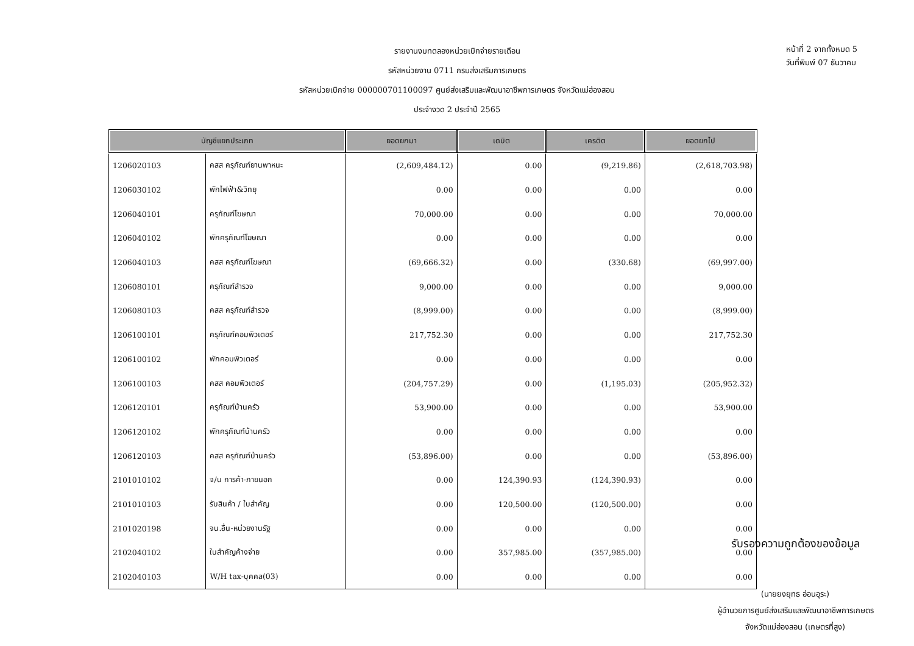รายงานงบทดลองหน่วยเบิกจ่ายรายเดือน
รหัสหน่วยงาน 0711 กรมส่งเสริมการเกษตร
รหัสหน่วยเบิกจ่าย 000000701100097 ศูนย์ส่งเสริมและพัฒนาอาชีพการเกษตร จังหวัดแม่ฮ่องสอน
ประจำงวด 2 ประจำปี 2565
หน้าที่ 2 จากทั้งหมด 5
วันที่พิมพ์ 07 ธันวาคม
| บัญชีแยกประเภท | | ยอดยกมา | เดบิต | เครดิต | ยอดยกไป |
| --- | --- | --- | --- | --- | --- |
| 1206020103 | คสส ครุภัณฑ์ยานพาหนะ | (2,609,484.12) | 0.00 | (9,219.86) | (2,618,703.98) |
| 1206030102 | พักไฟฟ้า&วิทยุ | 0.00 | 0.00 | 0.00 | 0.00 |
| 1206040101 | ครุภัณฑ์โฆษณา | 70,000.00 | 0.00 | 0.00 | 70,000.00 |
| 1206040102 | พักครุภัณฑ์โฆษณา | 0.00 | 0.00 | 0.00 | 0.00 |
| 1206040103 | คสส ครุภัณฑ์โฆษณา | (69,666.32) | 0.00 | (330.68) | (69,997.00) |
| 1206080101 | ครุภัณฑ์สำรวจ | 9,000.00 | 0.00 | 0.00 | 9,000.00 |
| 1206080103 | คสส ครุภัณฑ์สำรวจ | (8,999.00) | 0.00 | 0.00 | (8,999.00) |
| 1206100101 | ครุภัณฑ์คอมพิวเตอร์ | 217,752.30 | 0.00 | 0.00 | 217,752.30 |
| 1206100102 | พักคอมพิวเตอร์ | 0.00 | 0.00 | 0.00 | 0.00 |
| 1206100103 | คสส คอมพิวเตอร์ | (204,757.29) | 0.00 | (1,195.03) | (205,952.32) |
| 1206120101 | ครุภัณฑ์บ้านครัว | 53,900.00 | 0.00 | 0.00 | 53,900.00 |
| 1206120102 | พักครุภัณฑ์บ้านครัว | 0.00 | 0.00 | 0.00 | 0.00 |
| 1206120103 | คสส ครุภัณฑ์บ้านครัว | (53,896.00) | 0.00 | 0.00 | (53,896.00) |
| 2101010102 | จ/น การค้า-ภายนอก | 0.00 | 124,390.93 | (124,390.93) | 0.00 |
| 2101010103 | รับสินค้า / ใบสำคัญ | 0.00 | 120,500.00 | (120,500.00) | 0.00 |
| 2101020198 | จน.อื่น-หน่วยงานรัฐ | 0.00 | 0.00 | 0.00 | 0.00 |
| 2102040102 | ใบสำคัญค้างจ่าย | 0.00 | 357,985.00 | (357,985.00) | 0.00 |
| 2102040103 | W/H tax-บุคคล(03) | 0.00 | 0.00 | 0.00 | 0.00 |
รับรองความถูกต้องของข้อมูล
(นายยงยุทธ อ่อนอุระ)
ผู้อำนวยการศูนย์ส่งเสริมและพัฒนาอาชีพการเกษตร
จังหวัดแม่ฮ่องสอน (เกษตรที่สูง)